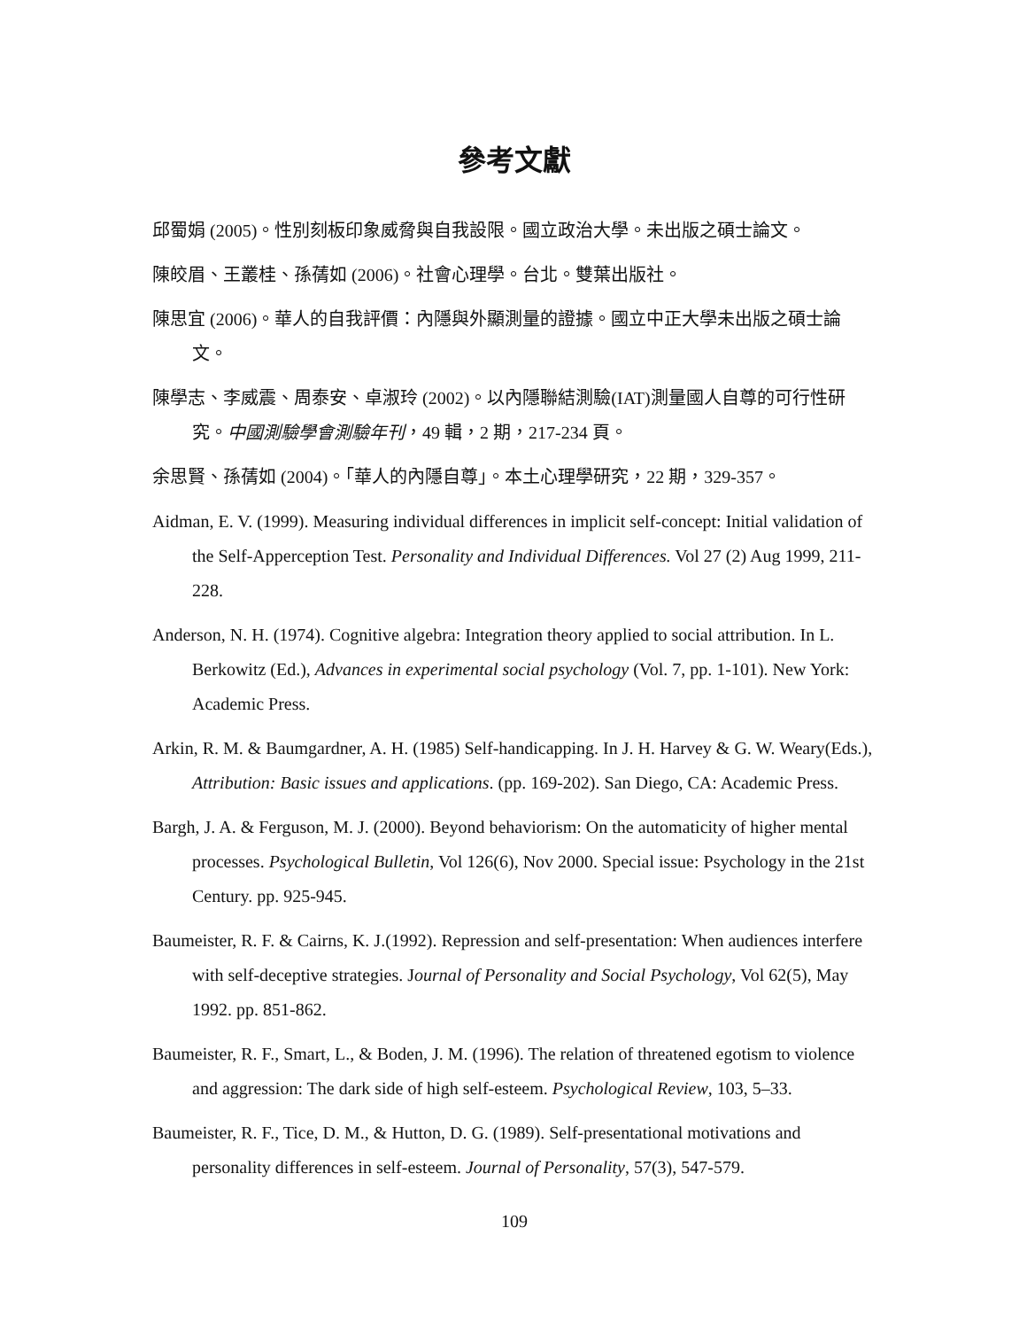參考文獻
邱蜀娟 (2005)。性別刻板印象威脅與自我設限。國立政治大學。未出版之碩士論文。
陳皎眉、王叢桂、孫蒨如 (2006)。社會心理學。台北。雙葉出版社。
陳思宜 (2006)。華人的自我評價：內隱與外顯測量的證據。國立中正大學未出版之碩士論文。
陳學志、李威震、周泰安、卓淑玲 (2002)。以內隱聯結測驗(IAT)測量國人自尊的可行性研究。中國測驗學會測驗年刊，49 輯，2 期，217-234 頁。
余思賢、孫蒨如 (2004)。「華人的內隱自尊」。本土心理學研究，22 期，329-357。
Aidman, E. V. (1999). Measuring individual differences in implicit self-concept: Initial validation of the Self-Apperception Test. Personality and Individual Differences. Vol 27 (2) Aug 1999, 211-228.
Anderson, N. H. (1974). Cognitive algebra: Integration theory applied to social attribution. In L. Berkowitz (Ed.), Advances in experimental social psychology (Vol. 7, pp. 1-101). New York: Academic Press.
Arkin, R. M. & Baumgardner, A. H. (1985) Self-handicapping. In J. H. Harvey & G. W. Weary(Eds.), Attribution: Basic issues and applications. (pp. 169-202). San Diego, CA: Academic Press.
Bargh, J. A. & Ferguson, M. J. (2000). Beyond behaviorism: On the automaticity of higher mental processes. Psychological Bulletin, Vol 126(6), Nov 2000. Special issue: Psychology in the 21st Century. pp. 925-945.
Baumeister, R. F. & Cairns, K. J.(1992). Repression and self-presentation: When audiences interfere with self-deceptive strategies. Journal of Personality and Social Psychology, Vol 62(5), May 1992. pp. 851-862.
Baumeister, R. F., Smart, L., & Boden, J. M. (1996). The relation of threatened egotism to violence and aggression: The dark side of high self-esteem. Psychological Review, 103, 5–33.
Baumeister, R. F., Tice, D. M., & Hutton, D. G. (1989). Self-presentational motivations and personality differences in self-esteem. Journal of Personality, 57(3), 547-579.
109